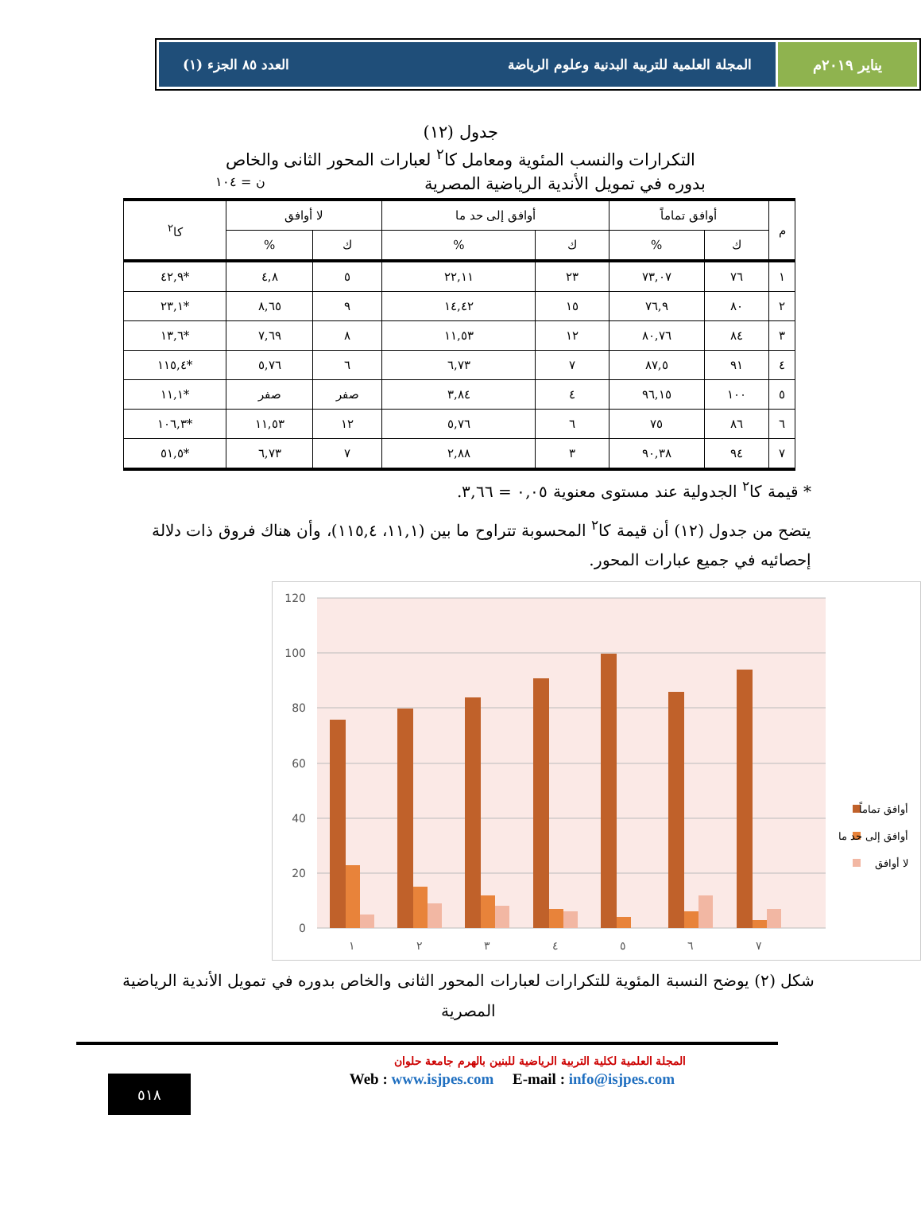يناير ٢٠١٩م المجلة العلمية للتربية البدنية وعلوم الرياضة العدد ٨٥ الجزء (١)
جدول (١٢)
التكرارات والنسب المئوية ومعامل كا<sup>٢</sup> لعبارات المحور الثانى والخاص
بدوره في تمويل الأندية الرياضية المصرية ن = ١٠٤
| م | أوافق تماماً | | أوافق إلى حد ما | | لا أوافق | | كا<sup>٢</sup> |
| --- | --- | --- | --- | --- | --- | --- | --- |
| | ك | % | ك | % | ك | % | |
| ١ | ٧٦ | ٧٣,٠٧ | ٢٣ | ٢٢,١١ | ٥ | ٤,٨ | *٤٢,٩ |
| ٢ | ٨٠ | ٧٦,٩ | ١٥ | ١٤,٤٢ | ٩ | ٨,٦٥ | *٢٣,١ |
| ٣ | ٨٤ | ٨٠,٧٦ | ١٢ | ١١,٥٣ | ٨ | ٧,٦٩ | *١٣,٦ |
| ٤ | ٩١ | ٨٧,٥ | ٧ | ٦,٧٣ | ٦ | ٥,٧٦ | *١١٥,٤ |
| ٥ | ١٠٠ | ٩٦,١٥ | ٤ | ٣,٨٤ | صفر | صفر | *١١,١ |
| ٦ | ٨٦ | ٧٥ | ٦ | ٥,٧٦ | ١٢ | ١١,٥٣ | *١٠٦,٣ |
| ٧ | ٩٤ | ٩٠,٣٨ | ٣ | ٢,٨٨ | ٧ | ٦,٧٣ | *٥١,٥ |
* قيمة كا<sup>٢</sup> الجدولية عند مستوى معنوية ٠,٠٥ = ٣,٦٦.
يتضح من جدول (١٢) أن قيمة كا<sup>٢</sup> المحسوبة تتراوح ما بين (١١,١، ١١٥,٤)، وأن هناك فروق ذات دلالة إحصائيه في جميع عبارات المحور.
120
100
80
60
40
20
0
١
٢
٣
٤
٥
٦
٧
أوافق تماماً
أوافق إلى حد ما
لا أوافق
شكل (٢) يوضح النسبة المئوية للتكرارات لعبارات المحور الثانى والخاص بدوره في تمويل الأندية الرياضية المصرية
المجلة العلمية لكلية التربية الرياضية للبنين بالهرم جامعة حلوان
٥١٨
Web : www.isjpes.com E-mail : info@isjpes.com